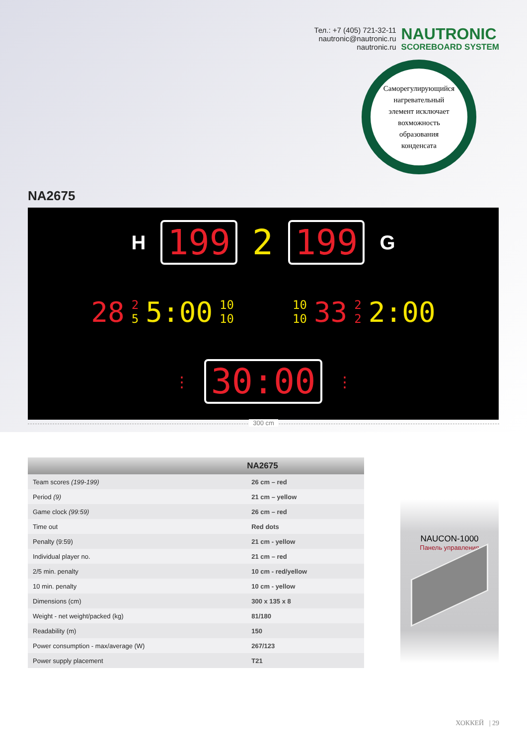Тел.: +7 (405) 721-32-11
nautronic@nautronic.ru
nautronic.ru
NAUTRONIC
SCOREBOARD SYSTEM
Саморегулирующийся
нагревательный
элемент исключает
вохможность
образования
конденсата
NA2675
H 199 2 199 G
28 2
5 5:00 10
10 10
10 33 2
2 2:00
⋮ 30:00 ⋮
300 cm
| | NA2675 |
| --- | --- |
| Team scores (199-199) | 26 cm – red |
| Period (9) | 21 cm – yellow |
| Game clock (99:59) | 26 cm – red |
| Time out | Red dots |
| Penalty (9:59) | 21 cm - yellow |
| Individual player no. | 21 cm – red |
| 2/5 min. penalty | 10 cm - red/yellow |
| 10 min. penalty | 10 cm - yellow |
| Dimensions (cm) | 300 x 135 x 8 |
| Weight - net weight/packed (kg) | 81/180 |
| Readability (m) | 150 |
| Power consumption - max/average (W) | 267/123 |
| Power supply placement | T21 |
NAUCON-1000
Панель управления
ХОККЕЙ | 29